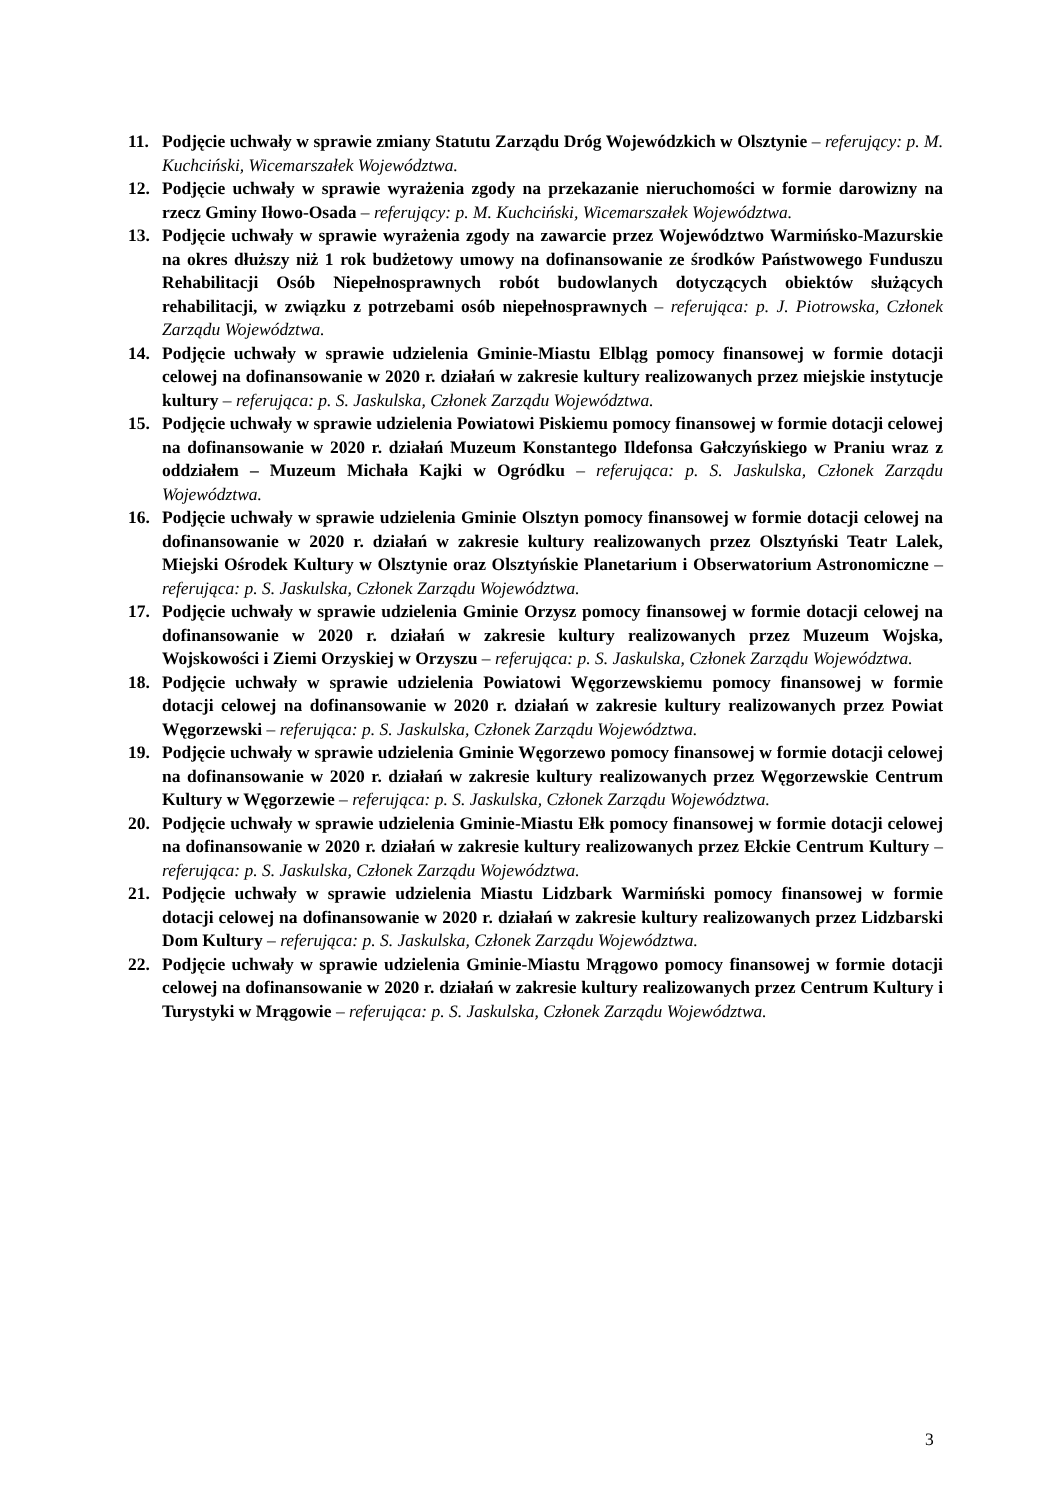11. Podjęcie uchwały w sprawie zmiany Statutu Zarządu Dróg Wojewódzkich w Olsztynie – referujący: p. M. Kuchciński, Wicemarszałek Województwa.
12. Podjęcie uchwały w sprawie wyrażenia zgody na przekazanie nieruchomości w formie darowizny na rzecz Gminy Iłowo-Osada – referujący: p. M. Kuchciński, Wicemarszałek Województwa.
13. Podjęcie uchwały w sprawie wyrażenia zgody na zawarcie przez Województwo Warmińsko-Mazurskie na okres dłuższy niż 1 rok budżetowy umowy na dofinansowanie ze środków Państwowego Funduszu Rehabilitacji Osób Niepełnosprawnych robót budowlanych dotyczących obiektów służących rehabilitacji, w związku z potrzebami osób niepełnosprawnych – referująca: p. J. Piotrowska, Członek Zarządu Województwa.
14. Podjęcie uchwały w sprawie udzielenia Gminie-Miastu Elbląg pomocy finansowej w formie dotacji celowej na dofinansowanie w 2020 r. działań w zakresie kultury realizowanych przez miejskie instytucje kultury – referująca: p. S. Jaskulska, Członek Zarządu Województwa.
15. Podjęcie uchwały w sprawie udzielenia Powiatowi Piskiemu pomocy finansowej w formie dotacji celowej na dofinansowanie w 2020 r. działań Muzeum Konstantego Ildefonsa Gałczyńskiego w Praniu wraz z oddziałem – Muzeum Michała Kajki w Ogródku – referująca: p. S. Jaskulska, Członek Zarządu Województwa.
16. Podjęcie uchwały w sprawie udzielenia Gminie Olsztyn pomocy finansowej w formie dotacji celowej na dofinansowanie w 2020 r. działań w zakresie kultury realizowanych przez Olsztyński Teatr Lalek, Miejski Ośrodek Kultury w Olsztynie oraz Olsztyńskie Planetarium i Obserwatorium Astronomiczne – referująca: p. S. Jaskulska, Członek Zarządu Województwa.
17. Podjęcie uchwały w sprawie udzielenia Gminie Orzysz pomocy finansowej w formie dotacji celowej na dofinansowanie w 2020 r. działań w zakresie kultury realizowanych przez Muzeum Wojska, Wojskowości i Ziemi Orzyskiej w Orzyszu – referująca: p. S. Jaskulska, Członek Zarządu Województwa.
18. Podjęcie uchwały w sprawie udzielenia Powiatowi Węgorzewskiemu pomocy finansowej w formie dotacji celowej na dofinansowanie w 2020 r. działań w zakresie kultury realizowanych przez Powiat Węgorzewski – referująca: p. S. Jaskulska, Członek Zarządu Województwa.
19. Podjęcie uchwały w sprawie udzielenia Gminie Węgorzewo pomocy finansowej w formie dotacji celowej na dofinansowanie w 2020 r. działań w zakresie kultury realizowanych przez Węgorzewskie Centrum Kultury w Węgorzewie – referująca: p. S. Jaskulska, Członek Zarządu Województwa.
20. Podjęcie uchwały w sprawie udzielenia Gminie-Miastu Ełk pomocy finansowej w formie dotacji celowej na dofinansowanie w 2020 r. działań w zakresie kultury realizowanych przez Ełckie Centrum Kultury – referująca: p. S. Jaskulska, Członek Zarządu Województwa.
21. Podjęcie uchwały w sprawie udzielenia Miastu Lidzbark Warmiński pomocy finansowej w formie dotacji celowej na dofinansowanie w 2020 r. działań w zakresie kultury realizowanych przez Lidzbarski Dom Kultury – referująca: p. S. Jaskulska, Członek Zarządu Województwa.
22. Podjęcie uchwały w sprawie udzielenia Gminie-Miastu Mrągowo pomocy finansowej w formie dotacji celowej na dofinansowanie w 2020 r. działań w zakresie kultury realizowanych przez Centrum Kultury i Turystyki w Mrągowie – referująca: p. S. Jaskulska, Członek Zarządu Województwa.
3